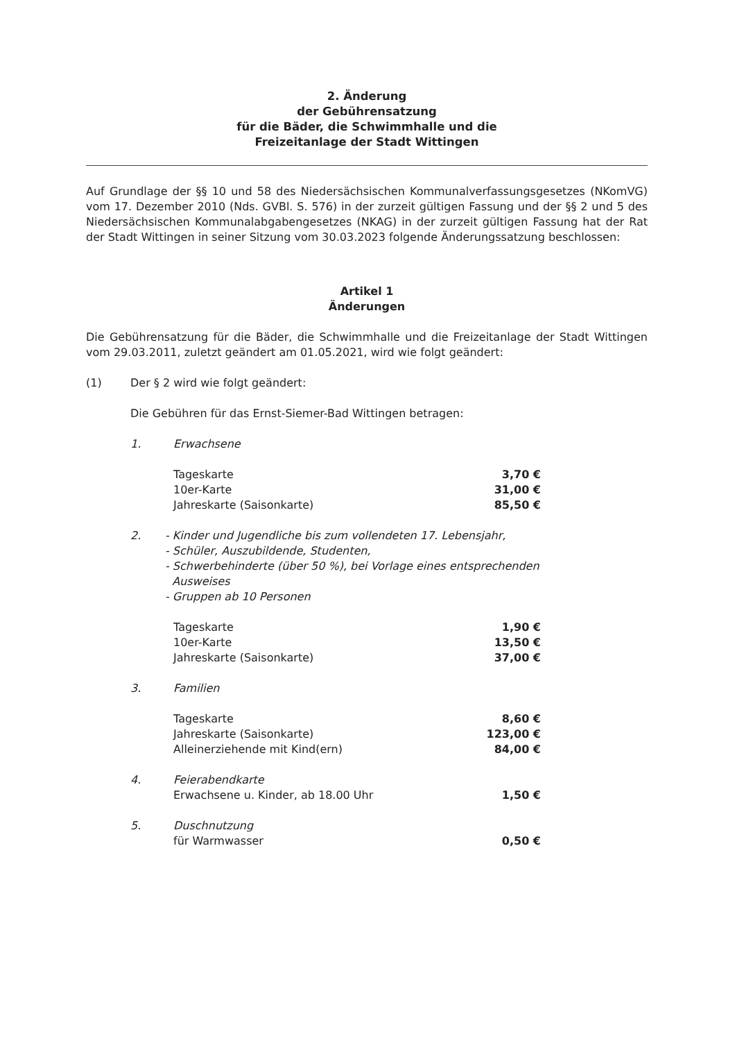2. Änderung
der Gebührensatzung
für die Bäder, die Schwimmhalle und die
Freizeitanlage der Stadt Wittingen
Auf Grundlage der §§ 10 und 58 des Niedersächsischen Kommunalverfassungsgesetzes (NKomVG) vom 17. Dezember 2010 (Nds. GVBl. S. 576) in der zurzeit gültigen Fassung und der §§ 2 und 5 des Niedersächsischen Kommunalabgabengesetzes (NKAG) in der zurzeit gültigen Fassung hat der Rat der Stadt Wittingen in seiner Sitzung vom 30.03.2023 folgende Änderungssatzung beschlossen:
Artikel 1
Änderungen
Die Gebührensatzung für die Bäder, die Schwimmhalle und die Freizeitanlage der Stadt Wittingen vom 29.03.2011, zuletzt geändert am 01.05.2021, wird wie folgt geändert:
(1) Der § 2 wird wie folgt geändert:
Die Gebühren für das Ernst-Siemer-Bad Wittingen betragen:
1. Erwachsene
| Tageskarte | 3,70 € |
| 10er-Karte | 31,00 € |
| Jahreskarte (Saisonkarte) | 85,50 € |
2. - Kinder und Jugendliche bis zum vollendeten 17. Lebensjahr,
- Schüler, Auszubildende, Studenten,
- Schwerbehinderte (über 50 %), bei Vorlage eines entsprechenden
Ausweises
- Gruppen ab 10 Personen
| Tageskarte | 1,90 € |
| 10er-Karte | 13,50 € |
| Jahreskarte (Saisonkarte) | 37,00 € |
3. Familien
| Tageskarte | 8,60 € |
| Jahreskarte (Saisonkarte) | 123,00 € |
| Alleinerziehende mit Kind(ern) | 84,00 € |
4. Feierabendkarte
| Erwachsene u. Kinder, ab 18.00 Uhr | 1,50 € |
5. Duschnutzung
| für Warmwasser | 0,50 € |